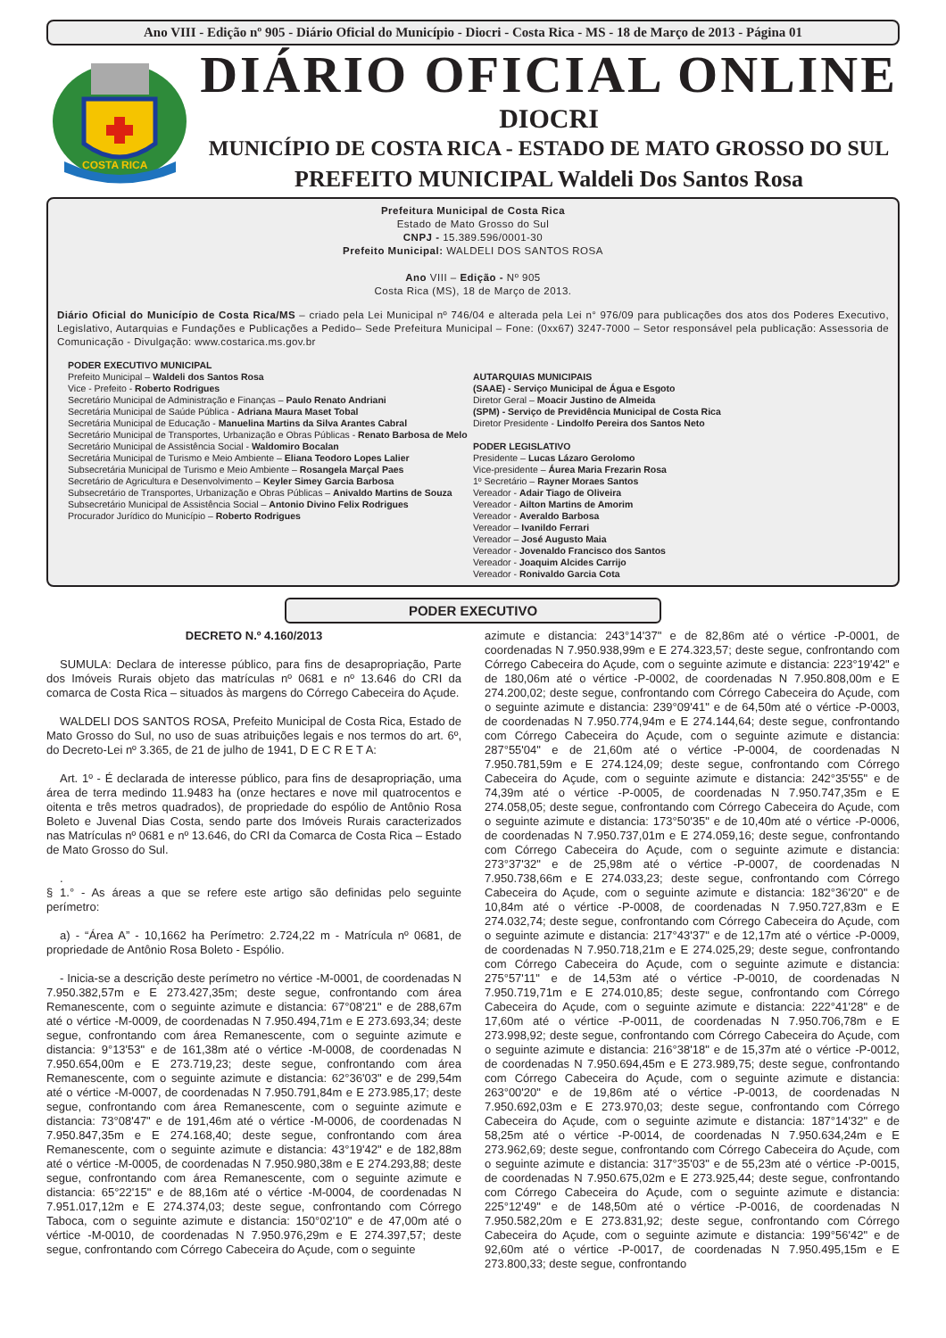Ano VIII - Edição nº 905 - Diário Oficial do Município - Diocri - Costa Rica - MS - 18 de Março de 2013 - Página 01
COSTA RICA
DIÁRIO OFICIAL ONLINE
DIOCRI
MUNICÍPIO DE COSTA RICA - ESTADO DE MATO GROSSO DO SUL
PREFEITO MUNICIPAL Waldeli Dos Santos Rosa
Prefeitura Municipal de Costa Rica
Estado de Mato Grosso do Sul
CNPJ - 15.389.596/0001-30
Prefeito Municipal: WALDELI DOS SANTOS ROSA
Ano VIII – Edição - Nº 905
Costa Rica (MS), 18 de Março de 2013.
Diário Oficial do Município de Costa Rica/MS – criado pela Lei Municipal nº 746/04 e alterada pela Lei n° 976/09 para publicações dos atos dos Poderes Executivo, Legislativo, Autarquias e Fundações e Publicações a Pedido– Sede Prefeitura Municipal – Fone: (0xx67) 3247-7000 – Setor responsável pela publicação: Assessoria de Comunicação - Divulgação: www.costarica.ms.gov.br
PODER EXECUTIVO MUNICIPAL
Prefeito Municipal – Waldeli dos Santos Rosa
Vice - Prefeito - Roberto Rodrigues
Secretário Municipal de Administração e Finanças – Paulo Renato Andriani
Secretária Municipal de Saúde Pública - Adriana Maura Maset Tobal
Secretária Municipal de Educação - Manuelina Martins da Silva Arantes Cabral
Secretário Municipal de Transportes, Urbanização e Obras Públicas - Renato Barbosa de Melo
Secretário Municipal de Assistência Social - Waldomiro Bocalan
Secretária Municipal de Turismo e Meio Ambiente – Eliana Teodoro Lopes Lalier
Subsecretária Municipal de Turismo e Meio Ambiente – Rosangela Marçal Paes
Secretário de Agricultura e Desenvolvimento – Keyler Simey Garcia Barbosa
Subsecretário de Transportes, Urbanização e Obras Públicas – Anivaldo Martins de Souza
Subsecretário Municipal de Assistência Social – Antonio Divino Felix Rodrigues
Procurador Jurídico do Município – Roberto Rodrigues
AUTARQUIAS MUNICIPAIS
(SAAE) - Serviço Municipal de Água e Esgoto
Diretor Geral – Moacir Justino de Almeida
(SPM) - Serviço de Previdência Municipal de Costa Rica
Diretor Presidente - Lindolfo Pereira dos Santos Neto
PODER LEGISLATIVO
Presidente – Lucas Lázaro Gerolomo
Vice-presidente – Áurea Maria Frezarin Rosa
1º Secretário – Rayner Moraes Santos
Vereador - Adair Tiago de Oliveira
Vereador - Ailton Martins de Amorim
Vereador - Averaldo Barbosa
Vereador – Ivanildo Ferrari
Vereador – José Augusto Maia
Vereador - Jovenaldo Francisco dos Santos
Vereador - Joaquim Alcides Carrijo
Vereador - Ronivaldo Garcia Cota
PODER EXECUTIVO
DECRETO N.º 4.160/2013
SUMULA: Declara de interesse público, para fins de desapropriação, Parte dos Imóveis Rurais objeto das matrículas nº 0681 e nº 13.646 do CRI da comarca de Costa Rica – situados às margens do Córrego Cabeceira do Açude.
WALDELI DOS SANTOS ROSA, Prefeito Municipal de Costa Rica, Estado de Mato Grosso do Sul, no uso de suas atribuições legais e nos termos do art. 6º, do Decreto-Lei nº 3.365, de 21 de julho de 1941, D E C R E T A:
Art. 1º - É declarada de interesse público, para fins de desapropriação, uma área de terra medindo 11.9483 ha (onze hectares e nove mil quatrocentos e oitenta e três metros quadrados), de propriedade do espólio de Antônio Rosa Boleto e Juvenal Dias Costa, sendo parte dos Imóveis Rurais caracterizados nas Matrículas nº 0681 e nº 13.646, do CRI da Comarca de Costa Rica – Estado de Mato Grosso do Sul.
.
§ 1.° - As áreas a que se refere este artigo são definidas pelo seguinte perímetro:
a) - “Área A” - 10,1662 ha Perímetro: 2.724,22 m - Matrícula nº 0681, de propriedade de Antônio Rosa Boleto - Espólio.
- Inicia-se a descrição deste perímetro no vértice -M-0001, de coordenadas N 7.950.382,57m e E 273.427,35m; deste segue, confrontando com área Remanescente, com o seguinte azimute e distancia: 67°08'21" e de 288,67m até o vértice -M-0009, de coordenadas N 7.950.494,71m e E 273.693,34; deste segue, confrontando com área Remanescente, com o seguinte azimute e distancia: 9°13'53" e de 161,38m até o vértice -M-0008, de coordenadas N 7.950.654,00m e E 273.719,23; deste segue, confrontando com área Remanescente, com o seguinte azimute e distancia: 62°36'03" e de 299,54m até o vértice -M-0007, de coordenadas N 7.950.791,84m e E 273.985,17; deste segue, confrontando com área Remanescente, com o seguinte azimute e distancia: 73°08'47" e de 191,46m até o vértice -M-0006, de coordenadas N 7.950.847,35m e E 274.168,40; deste segue, confrontando com área Remanescente, com o seguinte azimute e distancia: 43°19'42" e de 182,88m até o vértice -M-0005, de coordenadas N 7.950.980,38m e E 274.293,88; deste segue, confrontando com área Remanescente, com o seguinte azimute e distancia: 65°22'15" e de 88,16m até o vértice -M-0004, de coordenadas N 7.951.017,12m e E 274.374,03; deste segue, confrontando com Córrego Taboca, com o seguinte azimute e distancia: 150°02'10" e de 47,00m até o vértice -M-0010, de coordenadas N 7.950.976,29m e E 274.397,57; deste segue, confrontando com Córrego Cabeceira do Açude, com o seguinte
azimute e distancia: 243°14'37" e de 82,86m até o vértice -P-0001, de coordenadas N 7.950.938,99m e E 274.323,57; deste segue, confrontando com Córrego Cabeceira do Açude, com o seguinte azimute e distancia: 223°19'42" e de 180,06m até o vértice -P-0002, de coordenadas N 7.950.808,00m e E 274.200,02; deste segue, confrontando com Córrego Cabeceira do Açude, com o seguinte azimute e distancia: 239°09'41" e de 64,50m até o vértice -P-0003, de coordenadas N 7.950.774,94m e E 274.144,64; deste segue, confrontando com Córrego Cabeceira do Açude, com o seguinte azimute e distancia: 287°55'04" e de 21,60m até o vértice -P-0004, de coordenadas N 7.950.781,59m e E 274.124,09; deste segue, confrontando com Córrego Cabeceira do Açude, com o seguinte azimute e distancia: 242°35'55" e de 74,39m até o vértice -P-0005, de coordenadas N 7.950.747,35m e E 274.058,05; deste segue, confrontando com Córrego Cabeceira do Açude, com o seguinte azimute e distancia: 173°50'35" e de 10,40m até o vértice -P-0006, de coordenadas N 7.950.737,01m e E 274.059,16; deste segue, confrontando com Córrego Cabeceira do Açude, com o seguinte azimute e distancia: 273°37'32" e de 25,98m até o vértice -P-0007, de coordenadas N 7.950.738,66m e E 274.033,23; deste segue, confrontando com Córrego Cabeceira do Açude, com o seguinte azimute e distancia: 182°36'20" e de 10,84m até o vértice -P-0008, de coordenadas N 7.950.727,83m e E 274.032,74; deste segue, confrontando com Córrego Cabeceira do Açude, com o seguinte azimute e distancia: 217°43'37" e de 12,17m até o vértice -P-0009, de coordenadas N 7.950.718,21m e E 274.025,29; deste segue, confrontando com Córrego Cabeceira do Açude, com o seguinte azimute e distancia: 275°57'11" e de 14,53m até o vértice -P-0010, de coordenadas N 7.950.719,71m e E 274.010,85; deste segue, confrontando com Córrego Cabeceira do Açude, com o seguinte azimute e distancia: 222°41'28" e de 17,60m até o vértice -P-0011, de coordenadas N 7.950.706,78m e E 273.998,92; deste segue, confrontando com Córrego Cabeceira do Açude, com o seguinte azimute e distancia: 216°38'18" e de 15,37m até o vértice -P-0012, de coordenadas N 7.950.694,45m e E 273.989,75; deste segue, confrontando com Córrego Cabeceira do Açude, com o seguinte azimute e distancia: 263°00'20" e de 19,86m até o vértice -P-0013, de coordenadas N 7.950.692,03m e E 273.970,03; deste segue, confrontando com Córrego Cabeceira do Açude, com o seguinte azimute e distancia: 187°14'32" e de 58,25m até o vértice -P-0014, de coordenadas N 7.950.634,24m e E 273.962,69; deste segue, confrontando com Córrego Cabeceira do Açude, com o seguinte azimute e distancia: 317°35'03" e de 55,23m até o vértice -P-0015, de coordenadas N 7.950.675,02m e E 273.925,44; deste segue, confrontando com Córrego Cabeceira do Açude, com o seguinte azimute e distancia: 225°12'49" e de 148,50m até o vértice -P-0016, de coordenadas N 7.950.582,20m e E 273.831,92; deste segue, confrontando com Córrego Cabeceira do Açude, com o seguinte azimute e distancia: 199°56'42" e de 92,60m até o vértice -P-0017, de coordenadas N 7.950.495,15m e E 273.800,33; deste segue, confrontando